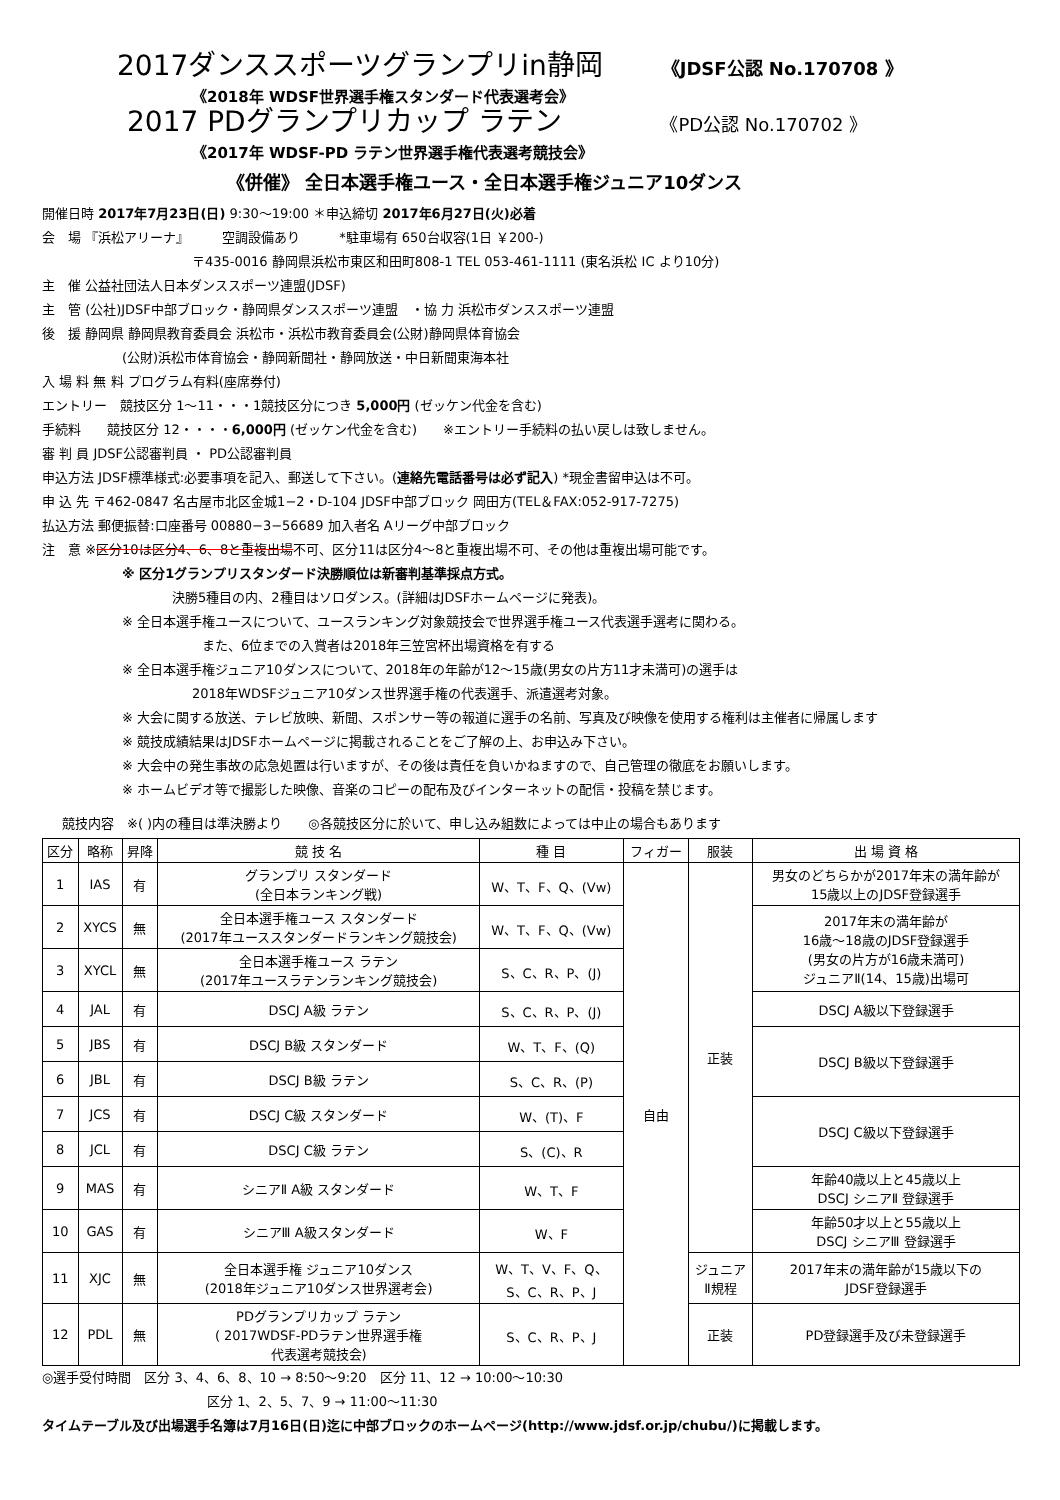2017ダンススポーツグランプリin静岡 《JDSF公認 No.170708 》
《2018年 WDSF世界選手権スタンダード代表選考会》
2017 PDグランプリカップ ラテン 《PD公認 No.170702 》
《2017年 WDSF-PD ラテン世界選手権代表選考競技会》
《併催》 全日本選手権ユース・全日本選手権ジュニア10ダンス
開催日時 2017年7月23日(日) 9:30〜19:00 ＊申込締切 2017年6月27日(火)必着
会　場 『浜松アリーナ』　　　空調設備あり　　　*駐車場有 650台収容(1日 ￥200-)
〒435-0016 静岡県浜松市東区和田町808-1 TEL 053-461-1111 (東名浜松 IC より10分)
主　催 公益社団法人日本ダンススポーツ連盟(JDSF)
主　管 (公社)JDSF中部ブロック・静岡県ダンススポーツ連盟　・協 力 浜松市ダンススポーツ連盟
後　援 静岡県 静岡県教育委員会 浜松市・浜松市教育委員会(公財)静岡県体育協会
(公財)浜松市体育協会・静岡新聞社・静岡放送・中日新聞東海本社
入 場 料 無 料 プログラム有料(座席券付)
エントリー　競技区分 1〜11・・・1競技区分につき 5,000円 (ゼッケン代金を含む)
手続料　　競技区分 12・・・・6,000円 (ゼッケン代金を含む)　　※エントリー手続料の払い戻しは致しません。
審 判 員 JDSF公認審判員 ・ PD公認審判員
申込方法 JDSF標準様式:必要事項を記入、郵送して下さい。(連絡先電話番号は必ず記入) *現金書留申込は不可。
申 込 先 〒462-0847 名古屋市北区金城1−2・D-104 JDSF中部ブロック 岡田方(TEL＆FAX:052-917-7275)
払込方法 郵便振替:口座番号 00880−3−56689 加入者名 Aリーグ中部ブロック
注　意 ※区分10は区分4、6、8と重複出場不可、区分11は区分4〜8と重複出場不可、その他は重複出場可能です。
※ 区分1グランプリスタンダード決勝順位は新審判基準採点方式。
決勝5種目の内、2種目はソロダンス。(詳細はJDSFホームページに発表)。
※ 全日本選手権ユースについて、ユースランキング対象競技会で世界選手権ユース代表選手選考に関わる。
また、6位までの入賞者は2018年三笠宮杯出場資格を有する
※ 全日本選手権ジュニア10ダンスについて、2018年の年齢が12〜15歳(男女の片方11才未満可)の選手は
2018年WDSFジュニア10ダンス世界選手権の代表選手、派遣選考対象。
※ 大会に関する放送、テレビ放映、新聞、スポンサー等の報道に選手の名前、写真及び映像を使用する権利は主催者に帰属します
※ 競技成績結果はJDSFホームページに掲載されることをご了解の上、お申込み下さい。
※ 大会中の発生事故の応急処置は行いますが、その後は責任を負いかねますので、自己管理の徹底をお願いします。
※ ホームビデオ等で撮影した映像、音楽のコピーの配布及びインターネットの配信・投稿を禁じます。
競技内容　※( )内の種目は準決勝より　　◎各競技区分に於いて、申し込み組数によっては中止の場合もあります
| 区分 | 略称 | 昇降 | 競 技 名 | 種 目 | フィガー | 服装 | 出 場 資 格 |
| --- | --- | --- | --- | --- | --- | --- | --- |
| 1 | IAS | 有 | グランプリ スタンダード (全日本ランキング戦) | W、T、F、Q、(Vw) | 自由 | 正装 | 男女のどちらかが2017年末の満年齢が 15歳以上のJDSF登録選手 |
| 2 | XYCS | 無 | 全日本選手権ユース スタンダード (2017年ユーススタンダードランキング競技会) | W、T、F、Q、(Vw) | | | 2017年末の満年齢が 16歳〜18歳のJDSF登録選手 (男女の片方が16歳未満可) ジュニアⅡ(14、15歳)出場可 |
| 3 | XYCL | 無 | 全日本選手権ユース ラテン (2017年ユースラテンランキング競技会) | S、C、R、P、(J) | | | |
| 4 | JAL | 有 | DSCJ A級 ラテン | S、C、R、P、(J) | | | DSCJ A級以下登録選手 |
| 5 | JBS | 有 | DSCJ B級 スタンダード | W、T、F、(Q) | | | DSCJ B級以下登録選手 |
| 6 | JBL | 有 | DSCJ B級 ラテン | S、C、R、(P) | | | |
| 7 | JCS | 有 | DSCJ C級 スタンダード | W、(T)、F | | | DSCJ C級以下登録選手 |
| 8 | JCL | 有 | DSCJ C級 ラテン | S、(C)、R | | | |
| 9 | MAS | 有 | シニアⅡ A級 スタンダード | W、T、F | | | 年齢40歳以上と45歳以上 DSCJ シニアⅡ 登録選手 |
| 10 | GAS | 有 | シニアⅢ A級スタンダード | W、F | | | 年齢50才以上と55歳以上 DSCJ シニアⅢ 登録選手 |
| 11 | XJC | 無 | 全日本選手権 ジュニア10ダンス (2018年ジュニア10ダンス世界選考会) | W、T、V、F、Q、 S、C、R、P、J | | ジュニア Ⅱ規程 | 2017年末の満年齢が15歳以下の JDSF登録選手 |
| 12 | PDL | 無 | PDグランプリカップ ラテン ( 2017WDSF-PDラテン世界選手権 代表選考競技会) | S、C、R、P、J | | 正装 | PD登録選手及び未登録選手 |
◎選手受付時間　区分 3、4、6、8、10 → 8:50〜9:20　区分 11、12 → 10:00〜10:30
区分 1、2、5、7、9 → 11:00〜11:30
タイムテーブル及び出場選手名簿は7月16日(日)迄に中部ブロックのホームページ(http://www.jdsf.or.jp/chubu/)に掲載します。